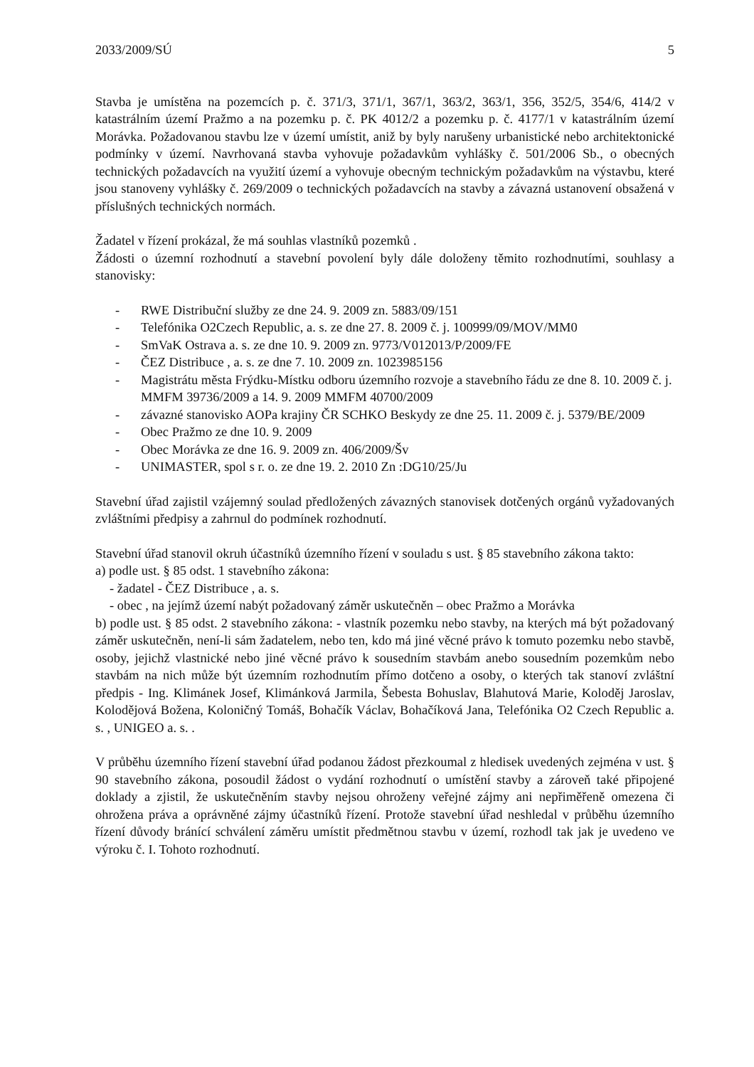2033/2009/SÚ 5
Stavba je umístěna na pozemcích p. č. 371/3, 371/1, 367/1, 363/2, 363/1, 356, 352/5, 354/6, 414/2 v katastrálním území Pražmo a na pozemku p. č. PK 4012/2 a pozemku p. č. 4177/1 v katastrálním území Morávka. Požadovanou stavbu lze v území umístit, aniž by byly narušeny urbanistické nebo architektonické podmínky v území. Navrhovaná stavba vyhovuje požadavkům vyhlášky č. 501/2006 Sb., o obecných technických požadavcích na využití území a vyhovuje obecným technickým požadavkům na výstavbu, které jsou stanoveny vyhlášky č. 269/2009 o technických požadavcích na stavby a závazná ustanovení obsažená v příslušných technických normách.
Žadatel v řízení prokázal, že má souhlas vlastníků pozemků .
Žádosti o územní rozhodnutí a stavební povolení byly dále doloženy těmito rozhodnutími, souhlasy a stanovisky:
- RWE Distribuční služby ze dne 24. 9. 2009 zn. 5883/09/151
- Telefónika O2Czech Republic, a. s. ze dne 27. 8. 2009 č. j. 100999/09/MOV/MM0
- SmVaK Ostrava a. s. ze dne 10. 9. 2009 zn. 9773/V012013/P/2009/FE
- ČEZ Distribuce , a. s. ze dne 7. 10. 2009 zn. 1023985156
- Magistrátu města Frýdku-Místku odboru územního rozvoje a stavebního řádu ze dne 8. 10. 2009 č. j. MMFM 39736/2009 a 14. 9. 2009 MMFM 40700/2009
- závazné stanovisko AOPa krajiny ČR SCHKO Beskydy ze dne 25. 11. 2009 č. j. 5379/BE/2009
- Obec Pražmo ze dne 10. 9. 2009
- Obec Morávka ze dne 16. 9. 2009 zn. 406/2009/Šv
- UNIMASTER, spol s r. o. ze dne 19. 2. 2010 Zn :DG10/25/Ju
Stavební úřad zajistil vzájemný soulad předložených závazných stanovisek dotčených orgánů vyžadovaných zvláštními předpisy a zahrnul do podmínek rozhodnutí.
Stavební úřad stanovil okruh účastníků územního řízení v souladu s ust. § 85 stavebního zákona takto:
a) podle ust. § 85 odst. 1 stavebního zákona:
- žadatel - ČEZ Distribuce , a. s.
- obec , na jejímž území nabýt požadovaný záměr uskutečněn – obec Pražmo a Morávka
b) podle ust. § 85 odst. 2 stavebního zákona: - vlastník pozemku nebo stavby, na kterých má být požadovaný záměr uskutečněn, není-li sám žadatelem, nebo ten, kdo má jiné věcné právo k tomuto pozemku nebo stavbě, osoby, jejichž vlastnické nebo jiné věcné právo k sousedním stavbám anebo sousedním pozemkům nebo stavbám na nich může být územním rozhodnutím přímo dotčeno a osoby, o kterých tak stanoví zvláštní předpis - Ing. Klimánek Josef, Klimánková Jarmila, Šebesta Bohuslav, Blahutová Marie, Koloděj Jaroslav, Kolodějová Božena, Koloničný Tomáš, Bohačík Václav, Bohačíková Jana, Telefónika O2 Czech Republic a. s. , UNIGEO a. s. .
V průběhu územního řízení stavební úřad podanou žádost přezkoumal z hledisek uvedených zejména v ust. § 90 stavebního zákona, posoudil žádost o vydání rozhodnutí o umístění stavby a zároveň také připojené doklady a zjistil, že uskutečněním stavby nejsou ohroženy veřejné zájmy ani nepřiměřeně omezena či ohrožena práva a oprávněné zájmy účastníků řízení. Protože stavební úřad neshledal v průběhu územního řízení důvody bránící schválení záměru umístit předmětnou stavbu v území, rozhodl tak jak je uvedeno ve výroku č. I. Tohoto rozhodnutí.